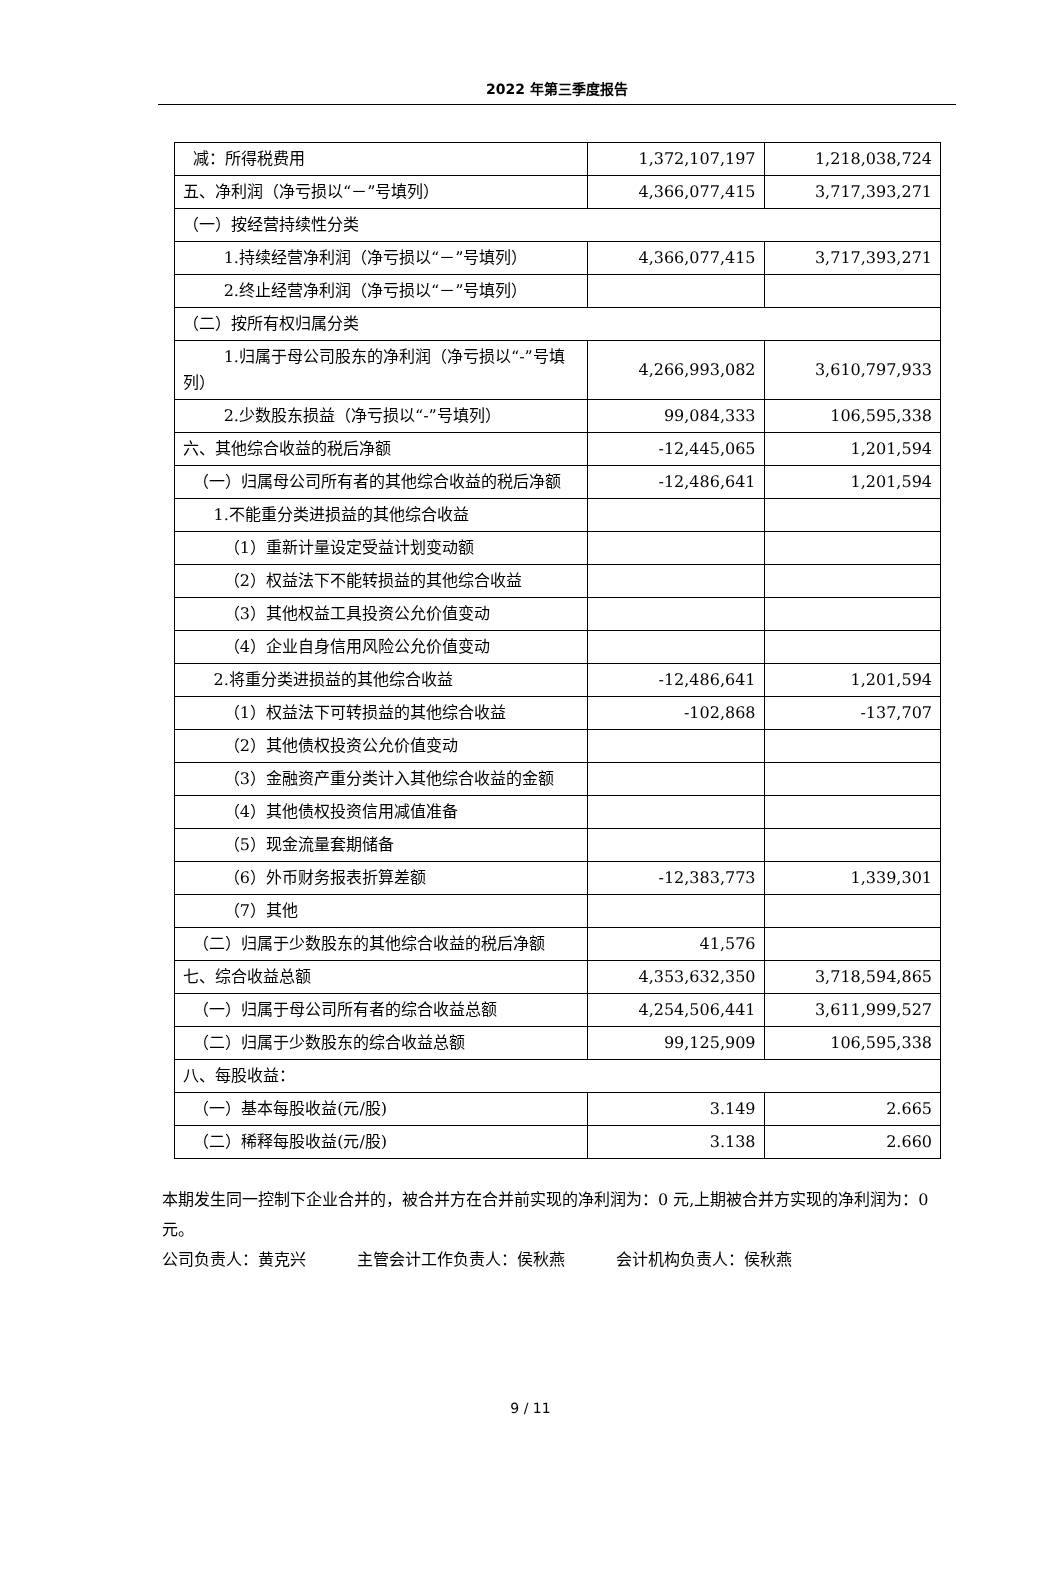2022 年第三季度报告
| 减：所得税费用 | 1,372,107,197 | 1,218,038,724 |
| 五、净利润（净亏损以“－”号填列） | 4,366,077,415 | 3,717,393,271 |
| （一）按经营持续性分类 | | |
| 1.持续经营净利润（净亏损以“－”号填列） | 4,366,077,415 | 3,717,393,271 |
| 2.终止经营净利润（净亏损以“－”号填列） | | |
| （二）按所有权归属分类 | | |
| 1.归属于母公司股东的净利润（净亏损以“-”号填列） | 4,266,993,082 | 3,610,797,933 |
| 2.少数股东损益（净亏损以“-”号填列） | 99,084,333 | 106,595,338 |
| 六、其他综合收益的税后净额 | -12,445,065 | 1,201,594 |
| （一）归属母公司所有者的其他综合收益的税后净额 | -12,486,641 | 1,201,594 |
| 1.不能重分类进损益的其他综合收益 | | |
| （1）重新计量设定受益计划变动额 | | |
| （2）权益法下不能转损益的其他综合收益 | | |
| （3）其他权益工具投资公允价值变动 | | |
| （4）企业自身信用风险公允价值变动 | | |
| 2.将重分类进损益的其他综合收益 | -12,486,641 | 1,201,594 |
| （1）权益法下可转损益的其他综合收益 | -102,868 | -137,707 |
| （2）其他债权投资公允价值变动 | | |
| （3）金融资产重分类计入其他综合收益的金额 | | |
| （4）其他债权投资信用减值准备 | | |
| （5）现金流量套期储备 | | |
| （6）外币财务报表折算差额 | -12,383,773 | 1,339,301 |
| （7）其他 | | |
| （二）归属于少数股东的其他综合收益的税后净额 | 41,576 | |
| 七、综合收益总额 | 4,353,632,350 | 3,718,594,865 |
| （一）归属于母公司所有者的综合收益总额 | 4,254,506,441 | 3,611,999,527 |
| （二）归属于少数股东的综合收益总额 | 99,125,909 | 106,595,338 |
| 八、每股收益： | | |
| （一）基本每股收益(元/股) | 3.149 | 2.665 |
| （二）稀释每股收益(元/股) | 3.138 | 2.660 |
本期发生同一控制下企业合并的，被合并方在合并前实现的净利润为：0 元,上期被合并方实现的净利润为：0 元。
公司负责人：黄克兴 主管会计工作负责人：侯秋燕 会计机构负责人：侯秋燕
9 / 11